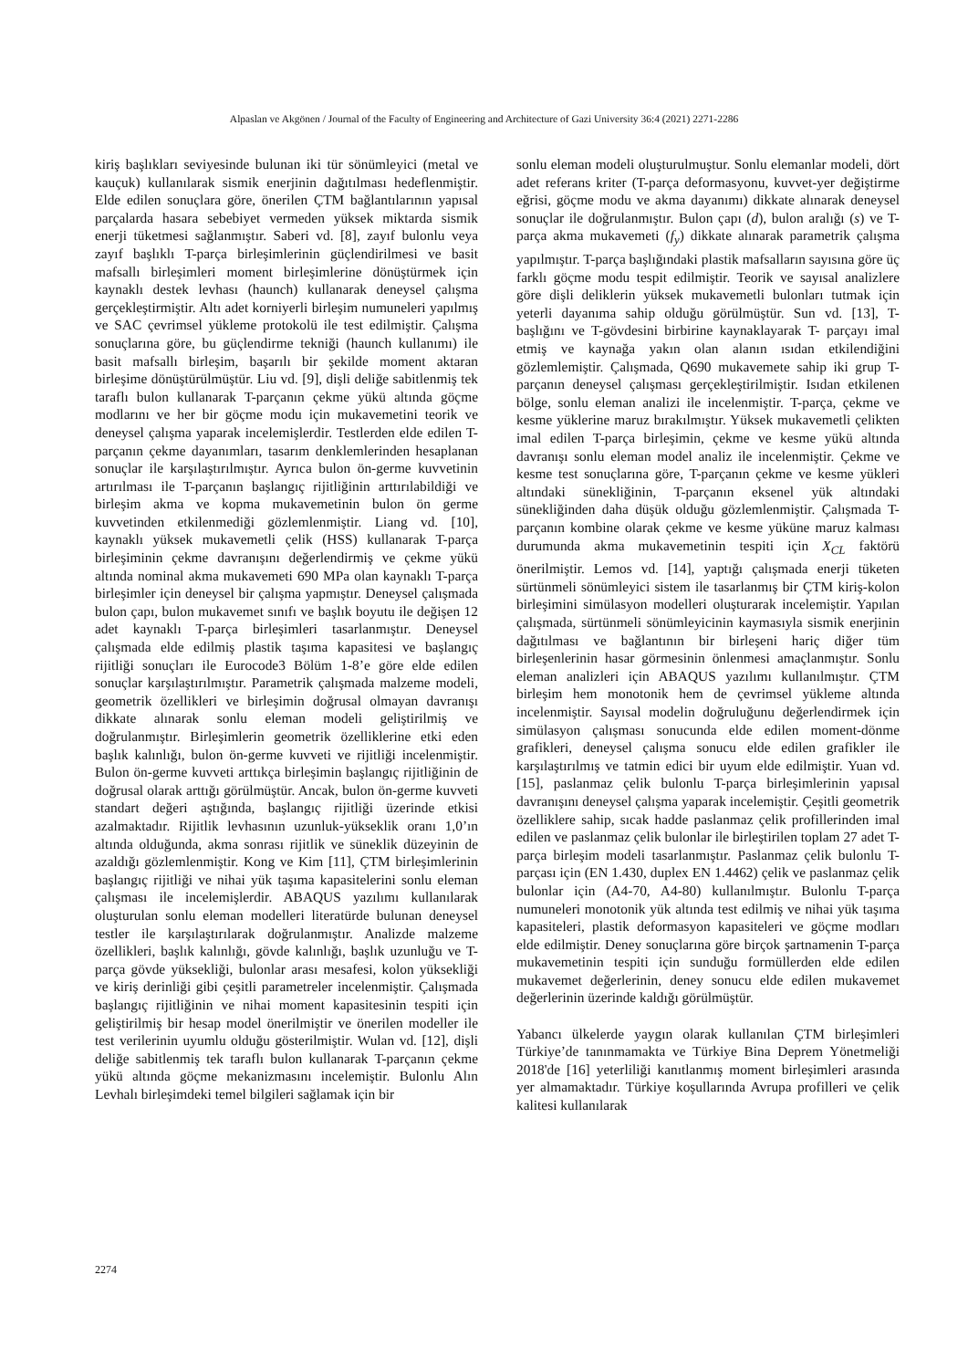Alpaslan ve Akgönen / Journal of the Faculty of Engineering and Architecture of Gazi University 36:4 (2021) 2271-2286
kiriş başlıkları seviyesinde bulunan iki tür sönümleyici (metal ve kauçuk) kullanılarak sismik enerjinin dağıtılması hedeflenmiştir. Elde edilen sonuçlara göre, önerilen ÇTM bağlantılarının yapısal parçalarda hasara sebebiyet vermeden yüksek miktarda sismik enerji tüketmesi sağlanmıştır. Saberi vd. [8], zayıf bulonlu veya zayıf başlıklı T-parça birleşimlerinin güçlendirilmesi ve basit mafsallı birleşimleri moment birleşimlerine dönüştürmek için kaynaklı destek levhası (haunch) kullanarak deneysel çalışma gerçekleştirmiştir. Altı adet korniyerli birleşim numuneleri yapılmış ve SAC çevrimsel yükleme protokolü ile test edilmiştir. Çalışma sonuçlarına göre, bu güçlendirme tekniği (haunch kullanımı) ile basit mafsallı birleşim, başarılı bir şekilde moment aktaran birleşime dönüştürülmüştür. Liu vd. [9], dişli deliğe sabitlenmiş tek taraflı bulon kullanarak T-parçanın çekme yükü altında göçme modlarını ve her bir göçme modu için mukavemetini teorik ve deneysel çalışma yaparak incelemişlerdir. Testlerden elde edilen T-parçanın çekme dayanımları, tasarım denklemlerinden hesaplanan sonuçlar ile karşılaştırılmıştır. Ayrıca bulon ön-germe kuvvetinin artırılması ile T-parçanın başlangıç rijitliğinin arttırılabildiği ve birleşim akma ve kopma mukavemetinin bulon ön germe kuvvetinden etkilenmediği gözlemlenmiştir. Liang vd. [10], kaynaklı yüksek mukavemetli çelik (HSS) kullanarak T-parça birleşiminin çekme davranışını değerlendirmiş ve çekme yükü altında nominal akma mukavemeti 690 MPa olan kaynaklı T-parça birleşimler için deneysel bir çalışma yapmıştır. Deneysel çalışmada bulon çapı, bulon mukavemet sınıfı ve başlık boyutu ile değişen 12 adet kaynaklı T-parça birleşimleri tasarlanmıştır. Deneysel çalışmada elde edilmiş plastik taşıma kapasitesi ve başlangıç rijitliği sonuçları ile Eurocode3 Bölüm 1-8’e göre elde edilen sonuçlar karşılaştırılmıştır. Parametrik çalışmada malzeme modeli, geometrik özellikleri ve birleşimin doğrusal olmayan davranışı dikkate alınarak sonlu eleman modeli geliştirilmiş ve doğrulanmıştır. Birleşimlerin geometrik özelliklerine etki eden başlık kalınlığı, bulon ön-germe kuvveti ve rijitliği incelenmiştir. Bulon ön-germe kuvveti arttıkça birleşimin başlangıç rijitliğinin de doğrusal olarak arttığı görülmüştür. Ancak, bulon ön-germe kuvveti standart değeri aştığında, başlangıç rijitliği üzerinde etkisi azalmaktadır. Rijitlik levhasının uzunluk-yükseklik oranı 1,0’ın altında olduğunda, akma sonrası rijitlik ve süneklik düzeyinin de azaldığı gözlemlenmiştir. Kong ve Kim [11], ÇTM birleşimlerinin başlangıç rijitliği ve nihai yük taşıma kapasitelerini sonlu eleman çalışması ile incelemişlerdir. ABAQUS yazılımı kullanılarak oluşturulan sonlu eleman modelleri literatürde bulunan deneysel testler ile karşılaştırılarak doğrulanmıştır. Analizde malzeme özellikleri, başlık kalınlığı, gövde kalınlığı, başlık uzunluğu ve T-parça gövde yüksekliği, bulonlar arası mesafesi, kolon yüksekliği ve kiriş derinliği gibi çeşitli parametreler incelenmiştir. Çalışmada başlangıç rijitliğinin ve nihai moment kapasitesinin tespiti için geliştirilmiş bir hesap model önerilmiştir ve önerilen modeller ile test verilerinin uyumlu olduğu gösterilmiştir. Wulan vd. [12], dişli deliğe sabitlenmiş tek taraflı bulon kullanarak T-parçanın çekme yükü altında göçme mekanizmasını incelemiştir. Bulonlu Alın Levhalı birleşimdeki temel bilgileri sağlamak için bir
sonlu eleman modeli oluşturulmuştur. Sonlu elemanlar modeli, dört adet referans kriter (T-parça deformasyonu, kuvvet-yer değiştirme eğrisi, göçme modu ve akma dayanımı) dikkate alınarak deneysel sonuçlar ile doğrulanmıştır. Bulon çapı (d), bulon aralığı (s) ve T-parça akma mukavemeti (f<sub>y</sub>) dikkate alınarak parametrik çalışma yapılmıştır. T-parça başlığındaki plastik mafsalların sayısına göre üç farklı göçme modu tespit edilmiştir. Teorik ve sayısal analizlere göre dişli deliklerin yüksek mukavemetli bulonları tutmak için yeterli dayanıma sahip olduğu görülmüştür. Sun vd. [13], T-başlığını ve T-gövdesini birbirine kaynaklayarak T- parçayı imal etmiş ve kaynağa yakın olan alanın ısıdan etkilendiğini gözlemlemiştir. Çalışmada, Q690 mukavemete sahip iki grup T-parçanın deneysel çalışması gerçekleştirilmiştir. Isıdan etkilenen bölge, sonlu eleman analizi ile incelenmiştir. T-parça, çekme ve kesme yüklerine maruz bırakılmıştır. Yüksek mukavemetli çelikten imal edilen T-parça birleşimin, çekme ve kesme yükü altında davranışı sonlu eleman model analiz ile incelenmiştir. Çekme ve kesme test sonuçlarına göre, T-parçanın çekme ve kesme yükleri altındaki sünekliğinin, T-parçanın eksenel yük altındaki sünekliğinden daha düşük olduğu gözlemlenmiştir. Çalışmada T- parçanın kombine olarak çekme ve kesme yüküne maruz kalması durumunda akma mukavemetinin tespiti için X<sub>CL</sub> faktörü önerilmiştir. Lemos vd. [14], yaptığı çalışmada enerji tüketen sürtünmeli sönümleyici sistem ile tasarlanmış bir ÇTM kiriş-kolon birleşimini simülasyon modelleri oluşturarak incelemiştir. Yapılan çalışmada, sürtünmeli sönümleyicinin kaymasıyla sismik enerjinin dağıtılması ve bağlantının bir birleşeni hariç diğer tüm birleşenlerinin hasar görmesinin önlenmesi amaçlanmıştır. Sonlu eleman analizleri için ABAQUS yazılımı kullanılmıştır. ÇTM birleşim hem monotonik hem de çevrimsel yükleme altında incelenmiştir. Sayısal modelin doğruluğunu değerlendirmek için simülasyon çalışması sonucunda elde edilen moment-dönme grafikleri, deneysel çalışma sonucu elde edilen grafikler ile karşılaştırılmış ve tatmin edici bir uyum elde edilmiştir. Yuan vd. [15], paslanmaz çelik bulonlu T-parça birleşimlerinin yapısal davranışını deneysel çalışma yaparak incelemiştir. Çeşitli geometrik özelliklere sahip, sıcak hadde paslanmaz çelik profillerinden imal edilen ve paslanmaz çelik bulonlar ile birleştirilen toplam 27 adet T-parça birleşim modeli tasarlanmıştır. Paslanmaz çelik bulonlu T-parçası için (EN 1.430, duplex EN 1.4462) çelik ve paslanmaz çelik bulonlar için (A4-70, A4-80) kullanılmıştır. Bulonlu T-parça numuneleri monotonik yük altında test edilmiş ve nihai yük taşıma kapasiteleri, plastik deformasyon kapasiteleri ve göçme modları elde edilmiştir. Deney sonuçlarına göre birçok şartnamenin T-parça mukavemetinin tespiti için sunduğu formüllerden elde edilen mukavemet değerlerinin, deney sonucu elde edilen mukavemet değerlerinin üzerinde kaldığı görülmüştür.
Yabancı ülkelerde yaygın olarak kullanılan ÇTM birleşimleri Türkiye’de tanınmamakta ve Türkiye Bina Deprem Yönetmeliği 2018'de [16] yeterliliği kanıtlanmış moment birleşimleri arasında yer almamaktadır. Türkiye koşullarında Avrupa profilleri ve çelik kalitesi kullanılarak
2274